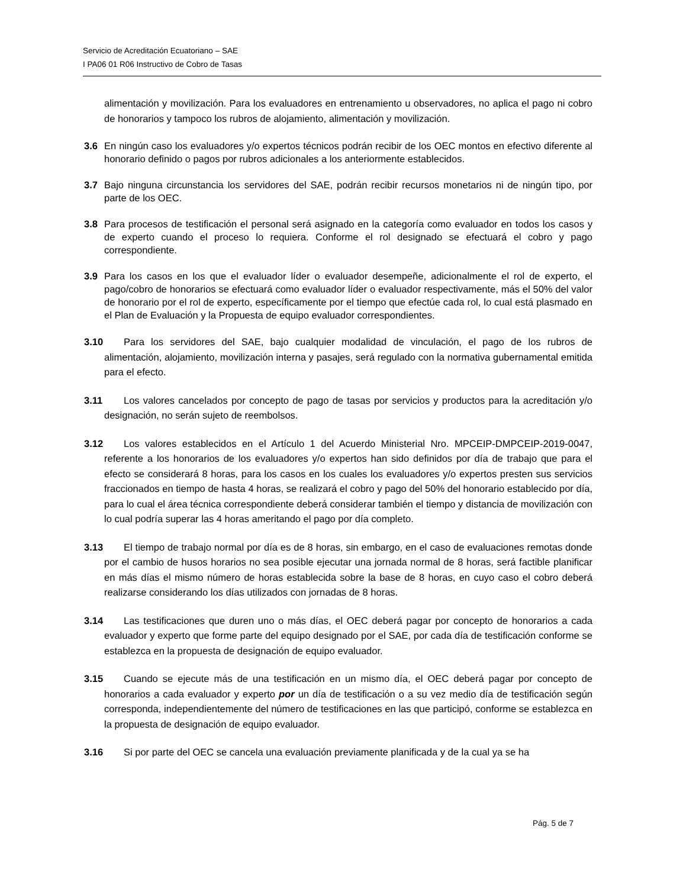Servicio de Acreditación Ecuatoriano – SAE
I PA06 01 R06 Instructivo de Cobro de Tasas
alimentación y movilización. Para los evaluadores en entrenamiento u observadores, no aplica el pago ni cobro de honorarios y tampoco los rubros de alojamiento, alimentación y movilización.
3.6 En ningún caso los evaluadores y/o expertos técnicos podrán recibir de los OEC montos en efectivo diferente al honorario definido o pagos por rubros adicionales a los anteriormente establecidos.
3.7 Bajo ninguna circunstancia los servidores del SAE, podrán recibir recursos monetarios ni de ningún tipo, por parte de los OEC.
3.8 Para procesos de testificación el personal será asignado en la categoría como evaluador en todos los casos y de experto cuando el proceso lo requiera. Conforme el rol designado se efectuará el cobro y pago correspondiente.
3.9 Para los casos en los que el evaluador líder o evaluador desempeñe, adicionalmente el rol de experto, el pago/cobro de honorarios se efectuará como evaluador líder o evaluador respectivamente, más el 50% del valor de honorario por el rol de experto, específicamente por el tiempo que efectúe cada rol, lo cual está plasmado en el Plan de Evaluación y la Propuesta de equipo evaluador correspondientes.
3.10 Para los servidores del SAE, bajo cualquier modalidad de vinculación, el pago de los rubros de alimentación, alojamiento, movilización interna y pasajes, será regulado con la normativa gubernamental emitida para el efecto.
3.11 Los valores cancelados por concepto de pago de tasas por servicios y productos para la acreditación y/o designación, no serán sujeto de reembolsos.
3.12 Los valores establecidos en el Artículo 1 del Acuerdo Ministerial Nro. MPCEIP-DMPCEIP-2019-0047, referente a los honorarios de los evaluadores y/o expertos han sido definidos por día de trabajo que para el efecto se considerará 8 horas, para los casos en los cuales los evaluadores y/o expertos presten sus servicios fraccionados en tiempo de hasta 4 horas, se realizará el cobro y pago del 50% del honorario establecido por día, para lo cual el área técnica correspondiente deberá considerar también el tiempo y distancia de movilización con lo cual podría superar las 4 horas ameritando el pago por día completo.
3.13 El tiempo de trabajo normal por día es de 8 horas, sin embargo, en el caso de evaluaciones remotas donde por el cambio de husos horarios no sea posible ejecutar una jornada normal de 8 horas, será factible planificar en más días el mismo número de horas establecida sobre la base de 8 horas, en cuyo caso el cobro deberá realizarse considerando los días utilizados con jornadas de 8 horas.
3.14 Las testificaciones que duren uno o más días, el OEC deberá pagar por concepto de honorarios a cada evaluador y experto que forme parte del equipo designado por el SAE, por cada día de testificación conforme se establezca en la propuesta de designación de equipo evaluador.
3.15 Cuando se ejecute más de una testificación en un mismo día, el OEC deberá pagar por concepto de honorarios a cada evaluador y experto por un día de testificación o a su vez medio día de testificación según corresponda, independientemente del número de testificaciones en las que participó, conforme se establezca en la propuesta de designación de equipo evaluador.
3.16 Si por parte del OEC se cancela una evaluación previamente planificada y de la cual ya se ha
Pág. 5 de 7